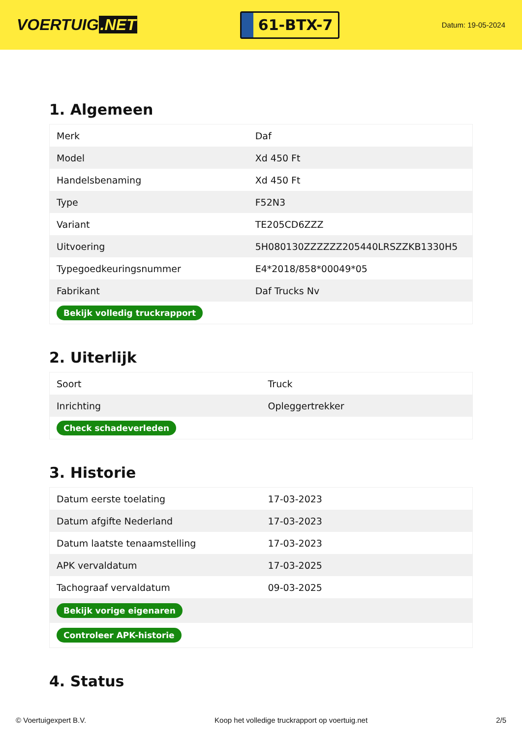VOERTUIG.NET
61-BTX-7
Datum: 19-05-2024
1. Algemeen
| Merk | Daf |
| Model | Xd 450 Ft |
| Handelsbenaming | Xd 450 Ft |
| Type | F52N3 |
| Variant | TE205CD6ZZZ |
| Uitvoering | 5H080130ZZZZZZ205440LRSZZKB1330H5 |
| Typegoedkeuringsnummer | E4*2018/858*00049*05 |
| Fabrikant | Daf Trucks Nv |
| Bekijk volledig truckrapport | |
2. Uiterlijk
| Soort | Truck |
| Inrichting | Opleggertrekker |
| Check schadeverleden | |
3. Historie
| Datum eerste toelating | 17-03-2023 |
| Datum afgifte Nederland | 17-03-2023 |
| Datum laatste tenaamstelling | 17-03-2023 |
| APK vervaldatum | 17-03-2025 |
| Tachograaf vervaldatum | 09-03-2025 |
| Bekijk vorige eigenaren | |
| Controleer APK-historie | |
4. Status
© Voertuigexpert B.V. Koop het volledige truckrapport op voertuig.net 2/5